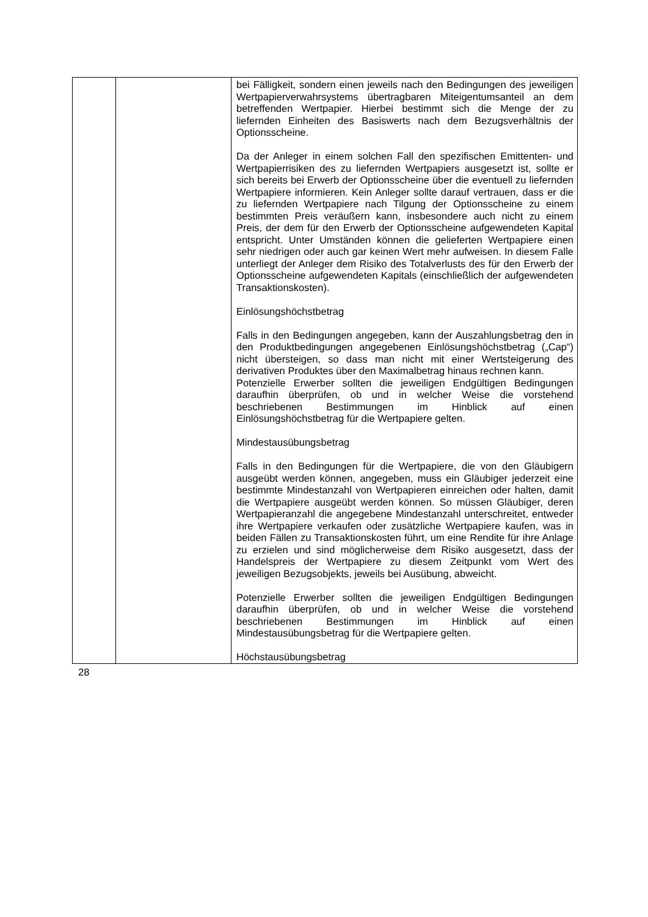| | | bei Fälligkeit, sondern einen jeweils nach den Bedingungen des jeweiligen Wertpapierverwahrsystems übertragbaren Miteigentumsanteil an dem betreffenden Wertpapier. Hierbei bestimmt sich die Menge der zu liefernden Einheiten des Basiswerts nach dem Bezugsverhältnis der Optionsscheine. Da der Anleger in einem solchen Fall den spezifischen Emittenten- und Wertpapierrisiken des zu liefernden Wertpapiers ausgesetzt ist, sollte er sich bereits bei Erwerb der Optionsscheine über die eventuell zu liefernden Wertpapiere informieren. Kein Anleger sollte darauf vertrauen, dass er die zu liefernden Wertpapiere nach Tilgung der Optionsscheine zu einem bestimmten Preis veräußern kann, insbesondere auch nicht zu einem Preis, der dem für den Erwerb der Optionsscheine aufgewendeten Kapital entspricht. Unter Umständen können die gelieferten Wertpapiere einen sehr niedrigen oder auch gar keinen Wert mehr aufweisen. In diesem Falle unterliegt der Anleger dem Risiko des Totalverlusts des für den Erwerb der Optionsscheine aufgewendeten Kapitals (einschließlich der aufgewendeten Transaktionskosten). Einlösungshöchstbetrag Falls in den Bedingungen angegeben, kann der Auszahlungsbetrag den in den Produktbedingungen angegebenen Einlösungshöchstbetrag („Cap“) nicht übersteigen, so dass man nicht mit einer Wertsteigerung des derivativen Produktes über den Maximalbetrag hinaus rechnen kann. Potenzielle Erwerber sollten die jeweiligen Endgültigen Bedingungen daraufhin überprüfen, ob und in welcher Weise die vorstehend beschriebenen Bestimmungen im Hinblick auf einen Einlösungshöchstbetrag für die Wertpapiere gelten. Mindestausübungsbetrag Falls in den Bedingungen für die Wertpapiere, die von den Gläubigern ausgeübt werden können, angegeben, muss ein Gläubiger jederzeit eine bestimmte Mindestanzahl von Wertpapieren einreichen oder halten, damit die Wertpapiere ausgeübt werden können. So müssen Gläubiger, deren Wertpapieranzahl die angegebene Mindestanzahl unterschreitet, entweder ihre Wertpapiere verkaufen oder zusätzliche Wertpapiere kaufen, was in beiden Fällen zu Transaktionskosten führt, um eine Rendite für ihre Anlage zu erzielen und sind möglicherweise dem Risiko ausgesetzt, dass der Handelspreis der Wertpapiere zu diesem Zeitpunkt vom Wert des jeweiligen Bezugsobjekts, jeweils bei Ausübung, abweicht. Potenzielle Erwerber sollten die jeweiligen Endgültigen Bedingungen daraufhin überprüfen, ob und in welcher Weise die vorstehend beschriebenen Bestimmungen im Hinblick auf einen Mindestausübungsbetrag für die Wertpapiere gelten. Höchstausübungsbetrag |
28